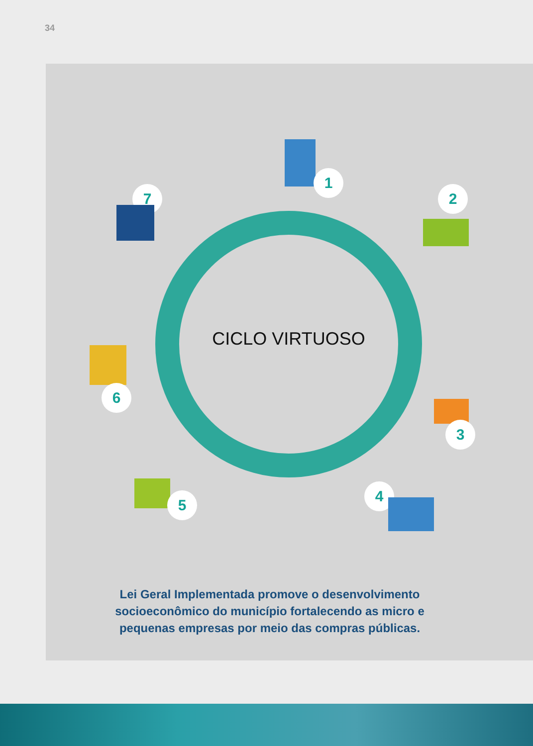34
CICLO VIRTUOSO
1
2
3
4
5
6
7
Lei Geral Implementada promove o desenvolvimento
socioeconômico do município fortalecendo as micro e
pequenas empresas por meio das compras públicas.